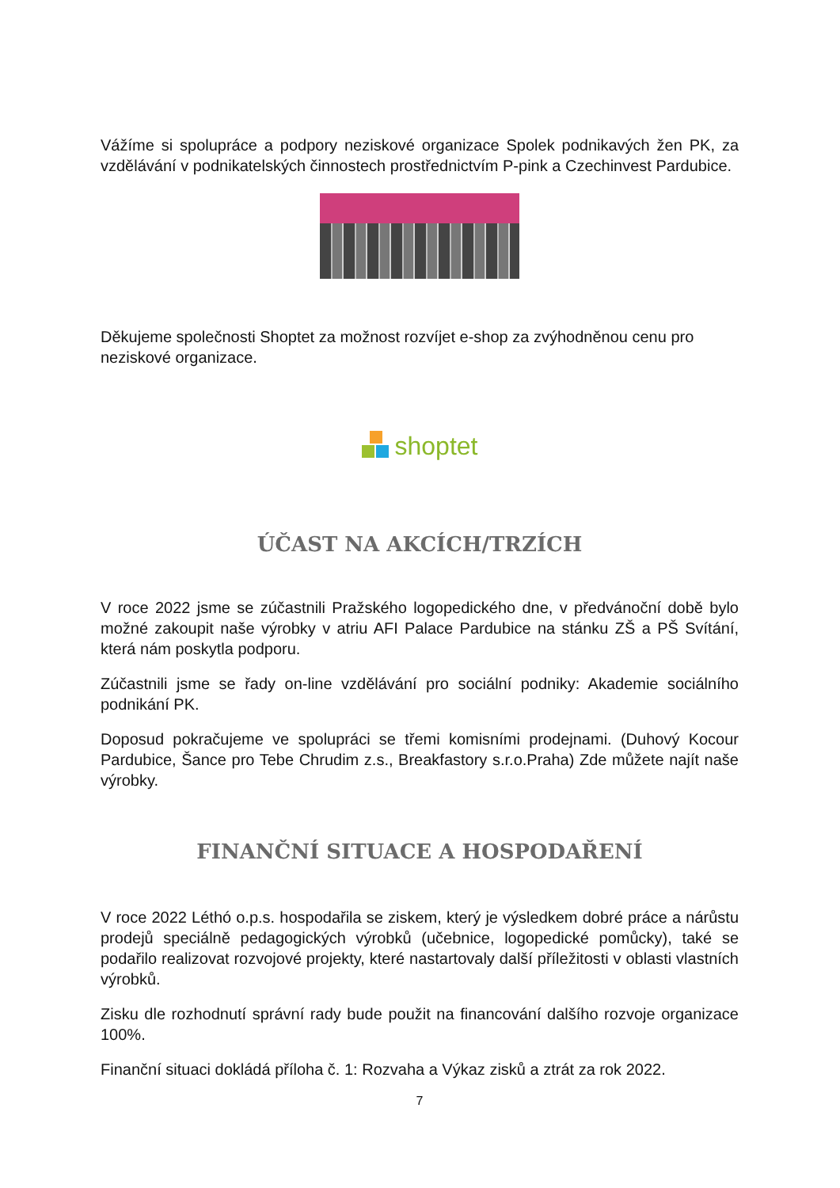Vážíme si spolupráce a podpory neziskové organizace Spolek podnikavých žen PK, za vzdělávání v podnikatelských činnostech prostřednictvím P-pink a Czechinvest Pardubice.
Děkujeme společnosti Shoptet za možnost rozvíjet e-shop za zvýhodněnou cenu pro neziskové organizace.
shoptet
ÚČAST NA AKCÍCH/TRZÍCH
V roce 2022 jsme se zúčastnili Pražského logopedického dne, v předvánoční době bylo možné zakoupit naše výrobky v atriu AFI Palace Pardubice na stánku ZŠ a PŠ Svítání, která nám poskytla podporu.
Zúčastnili jsme se řady on-line vzdělávání pro sociální podniky: Akademie sociálního podnikání PK.
Doposud pokračujeme ve spolupráci se třemi komisními prodejnami. (Duhový Kocour Pardubice, Šance pro Tebe Chrudim z.s., Breakfastory s.r.o.Praha) Zde můžete najít naše výrobky.
FINANČNÍ SITUACE A HOSPODAŘENÍ
V roce 2022 Léthó o.p.s. hospodařila se ziskem, který je výsledkem dobré práce a nárůstu prodejů speciálně pedagogických výrobků (učebnice, logopedické pomůcky), také se podařilo realizovat rozvojové projekty, které nastartovaly další příležitosti v oblasti vlastních výrobků.
Zisku dle rozhodnutí správní rady bude použit na financování dalšího rozvoje organizace 100%.
Finanční situaci dokládá příloha č. 1: Rozvaha a Výkaz zisků a ztrát za rok 2022.
7